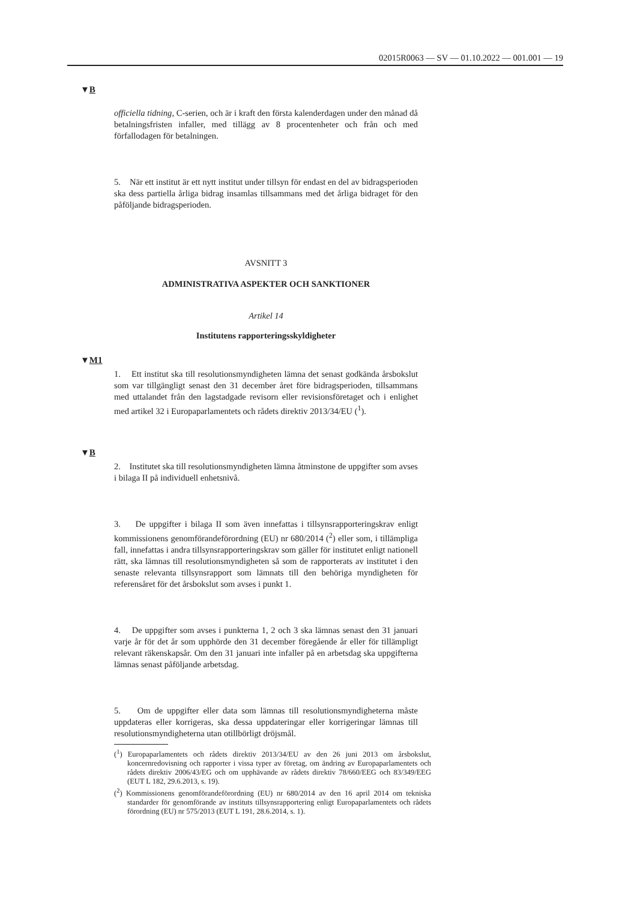02015R0063 — SV — 01.10.2022 — 001.001 — 19
▼B
officiella tidning, C-serien, och är i kraft den första kalenderdagen under den månad då betalningsfristen infaller, med tillägg av 8 procentenheter och från och med förfallodagen för betalningen.
5. När ett institut är ett nytt institut under tillsyn för endast en del av bidragsperioden ska dess partiella årliga bidrag insamlas tillsammans med det årliga bidraget för den påföljande bidragsperioden.
AVSNITT 3
ADMINISTRATIVA ASPEKTER OCH SANKTIONER
Artikel 14
Institutens rapporteringsskyldigheter
▼M1
1. Ett institut ska till resolutionsmyndigheten lämna det senast godkända årsbokslut som var tillgängligt senast den 31 december året före bidragsperioden, tillsammans med uttalandet från den lagstadgade revisorn eller revisionsföretaget och i enlighet med artikel 32 i Europaparlamentets och rådets direktiv 2013/34/EU (<sup>1</sup>).
▼B
2. Institutet ska till resolutionsmyndigheten lämna åtminstone de uppgifter som avses i bilaga II på individuell enhetsnivå.
3. De uppgifter i bilaga II som även innefattas i tillsynsrapporteringskrav enligt kommissionens genomförandeförordning (EU) nr 680/2014 (<sup>2</sup>) eller som, i tillämpliga fall, innefattas i andra tillsynsrapporteringskrav som gäller för institutet enligt nationell rätt, ska lämnas till resolutionsmyndigheten så som de rapporterats av institutet i den senaste relevanta tillsynsrapport som lämnats till den behöriga myndigheten för referensåret för det årsbokslut som avses i punkt 1.
4. De uppgifter som avses i punkterna 1, 2 och 3 ska lämnas senast den 31 januari varje år för det år som upphörde den 31 december föregående år eller för tillämpligt relevant räkenskapsår. Om den 31 januari inte infaller på en arbetsdag ska uppgifterna lämnas senast påföljande arbetsdag.
5. Om de uppgifter eller data som lämnas till resolutionsmyndigheterna måste uppdateras eller korrigeras, ska dessa uppdateringar eller korrigeringar lämnas till resolutionsmyndigheterna utan otillbörligt dröjsmål.
(<sup>1</sup>) Europaparlamentets och rådets direktiv 2013/34/EU av den 26 juni 2013 om årsbokslut, koncernredovisning och rapporter i vissa typer av företag, om ändring av Europaparlamentets och rådets direktiv 2006/43/EG och om upphävande av rådets direktiv 78/660/EEG och 83/349/EEG (EUT L 182, 29.6.2013, s. 19).
(<sup>2</sup>) Kommissionens genomförandeförordning (EU) nr 680/2014 av den 16 april 2014 om tekniska standarder för genomförande av instituts tillsynsrapportering enligt Europaparlamentets och rådets förordning (EU) nr 575/2013 (EUT L 191, 28.6.2014, s. 1).